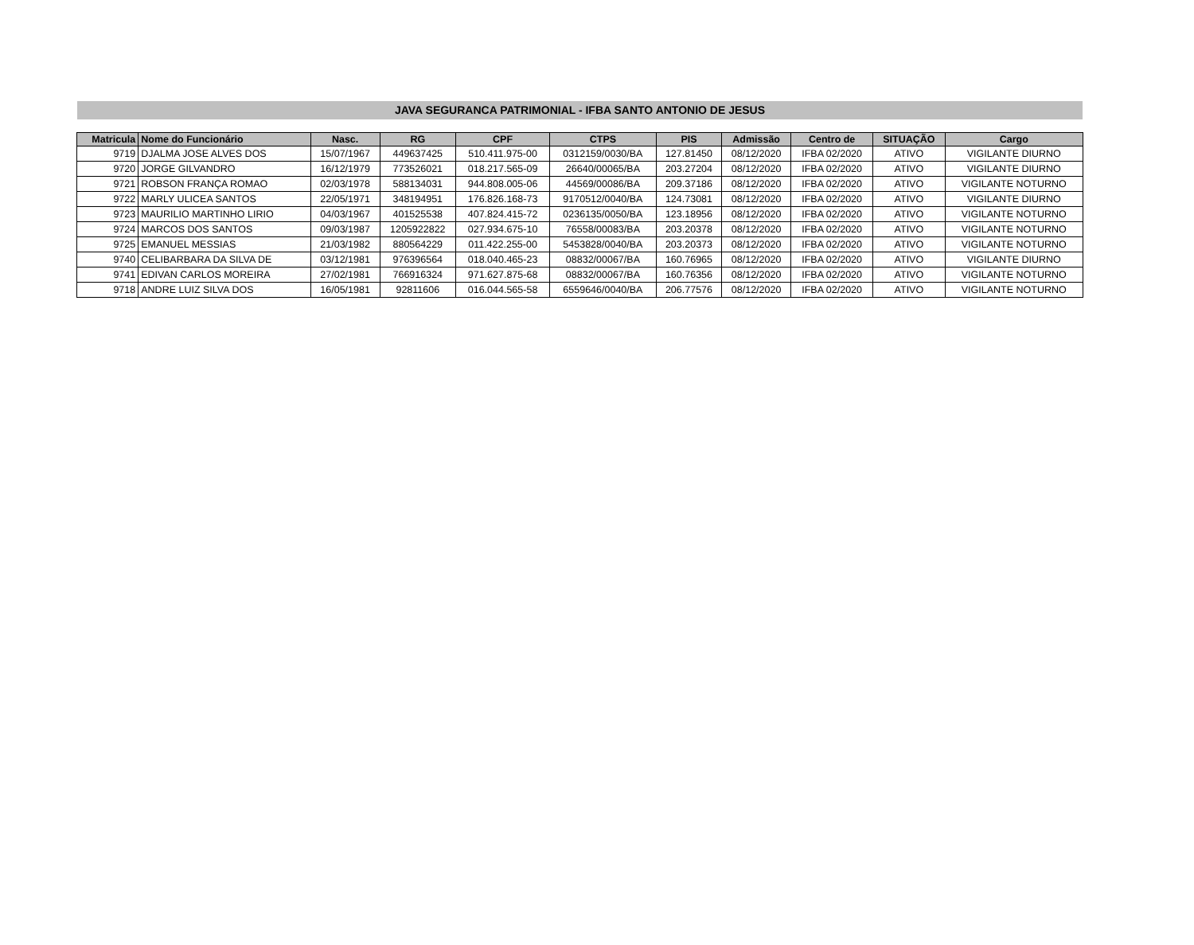JAVA SEGURANCA PATRIMONIAL - IFBA SANTO ANTONIO DE JESUS
| Matricula | Nome do Funcionário | Nasc. | RG | CPF | CTPS | PIS | Admissão | Centro de | SITUAÇÃO | Cargo |
| --- | --- | --- | --- | --- | --- | --- | --- | --- | --- | --- |
| 9719 | DJALMA JOSE ALVES DOS | 15/07/1967 | 449637425 | 510.411.975-00 | 0312159/0030/BA | 127.81450 | 08/12/2020 | IFBA 02/2020 | ATIVO | VIGILANTE DIURNO |
| 9720 | JORGE GILVANDRO | 16/12/1979 | 773526021 | 018.217.565-09 | 26640/00065/BA | 203.27204 | 08/12/2020 | IFBA 02/2020 | ATIVO | VIGILANTE DIURNO |
| 9721 | ROBSON FRANÇA ROMAO | 02/03/1978 | 588134031 | 944.808.005-06 | 44569/00086/BA | 209.37186 | 08/12/2020 | IFBA 02/2020 | ATIVO | VIGILANTE NOTURNO |
| 9722 | MARLY ULICEA SANTOS | 22/05/1971 | 348194951 | 176.826.168-73 | 9170512/0040/BA | 124.73081 | 08/12/2020 | IFBA 02/2020 | ATIVO | VIGILANTE DIURNO |
| 9723 | MAURILIO MARTINHO LIRIO | 04/03/1967 | 401525538 | 407.824.415-72 | 0236135/0050/BA | 123.18956 | 08/12/2020 | IFBA 02/2020 | ATIVO | VIGILANTE NOTURNO |
| 9724 | MARCOS DOS SANTOS | 09/03/1987 | 1205922822 | 027.934.675-10 | 76558/00083/BA | 203.20378 | 08/12/2020 | IFBA 02/2020 | ATIVO | VIGILANTE NOTURNO |
| 9725 | EMANUEL MESSIAS | 21/03/1982 | 880564229 | 011.422.255-00 | 5453828/0040/BA | 203.20373 | 08/12/2020 | IFBA 02/2020 | ATIVO | VIGILANTE NOTURNO |
| 9740 | CELIBARBARA DA SILVA DE | 03/12/1981 | 976396564 | 018.040.465-23 | 08832/00067/BA | 160.76965 | 08/12/2020 | IFBA 02/2020 | ATIVO | VIGILANTE DIURNO |
| 9741 | EDIVAN CARLOS MOREIRA | 27/02/1981 | 766916324 | 971.627.875-68 | 08832/00067/BA | 160.76356 | 08/12/2020 | IFBA 02/2020 | ATIVO | VIGILANTE NOTURNO |
| 9718 | ANDRE LUIZ SILVA DOS | 16/05/1981 | 92811606 | 016.044.565-58 | 6559646/0040/BA | 206.77576 | 08/12/2020 | IFBA 02/2020 | ATIVO | VIGILANTE NOTURNO |